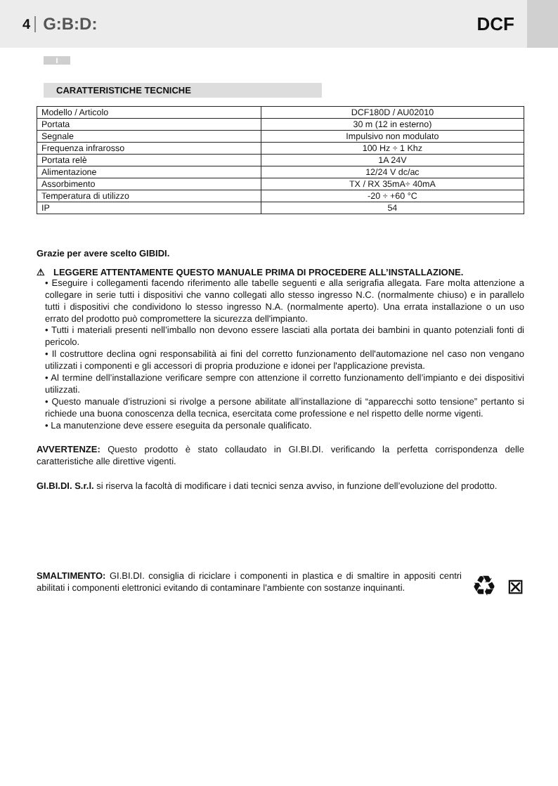4 G:B:D: DCF
I
CARATTERISTICHE TECNICHE
| Modello / Articolo | DCF180D / AU02010 |
| Portata | 30 m (12 in esterno) |
| Segnale | Impulsivo non modulato |
| Frequenza infrarosso | 100 Hz ÷ 1 Khz |
| Portata relè | 1A 24V |
| Alimentazione | 12/24 V dc/ac |
| Assorbimento | TX / RX 35mA÷ 40mA |
| Temperatura di utilizzo | -20 ÷ +60 °C |
| IP | 54 |
Grazie per avere scelto GIBIDI.
⚠ LEGGERE ATTENTAMENTE QUESTO MANUALE PRIMA DI PROCEDERE ALL’INSTALLAZIONE.
• Eseguire i collegamenti facendo riferimento alle tabelle seguenti e alla serigrafia allegata. Fare molta attenzione a collegare in serie tutti i dispositivi che vanno collegati allo stesso ingresso N.C. (normalmente chiuso) e in parallelo tutti i dispositivi che condividono lo stesso ingresso N.A. (normalmente aperto). Una errata installazione o un uso errato del prodotto può compromettere la sicurezza dell'impianto.
• Tutti i materiali presenti nell’imballo non devono essere lasciati alla portata dei bambini in quanto potenziali fonti di pericolo.
• Il costruttore declina ogni responsabilità ai fini del corretto funzionamento dell'automazione nel caso non vengano utilizzati i componenti e gli accessori di propria produzione e idonei per l'applicazione prevista.
• Al termine dell’installazione verificare sempre con attenzione il corretto funzionamento dell’impianto e dei dispositivi utilizzati.
• Questo manuale d’istruzioni si rivolge a persone abilitate all’installazione di “apparecchi sotto tensione” pertanto si richiede una buona conoscenza della tecnica, esercitata come professione e nel rispetto delle norme vigenti.
• La manutenzione deve essere eseguita da personale qualificato.
AVVERTENZE: Questo prodotto è stato collaudato in GI.BI.DI. verificando la perfetta corrispondenza delle caratteristiche alle direttive vigenti.
GI.BI.DI. S.r.l. si riserva la facoltà di modificare i dati tecnici senza avviso, in funzione dell’evoluzione del prodotto.
SMALTIMENTO: GI.BI.DI. consiglia di riciclare i componenti in plastica e di smaltire in appositi centri abilitati i componenti elettronici evitando di contaminare l'ambiente con sostanze inquinanti.
♻ ⊠